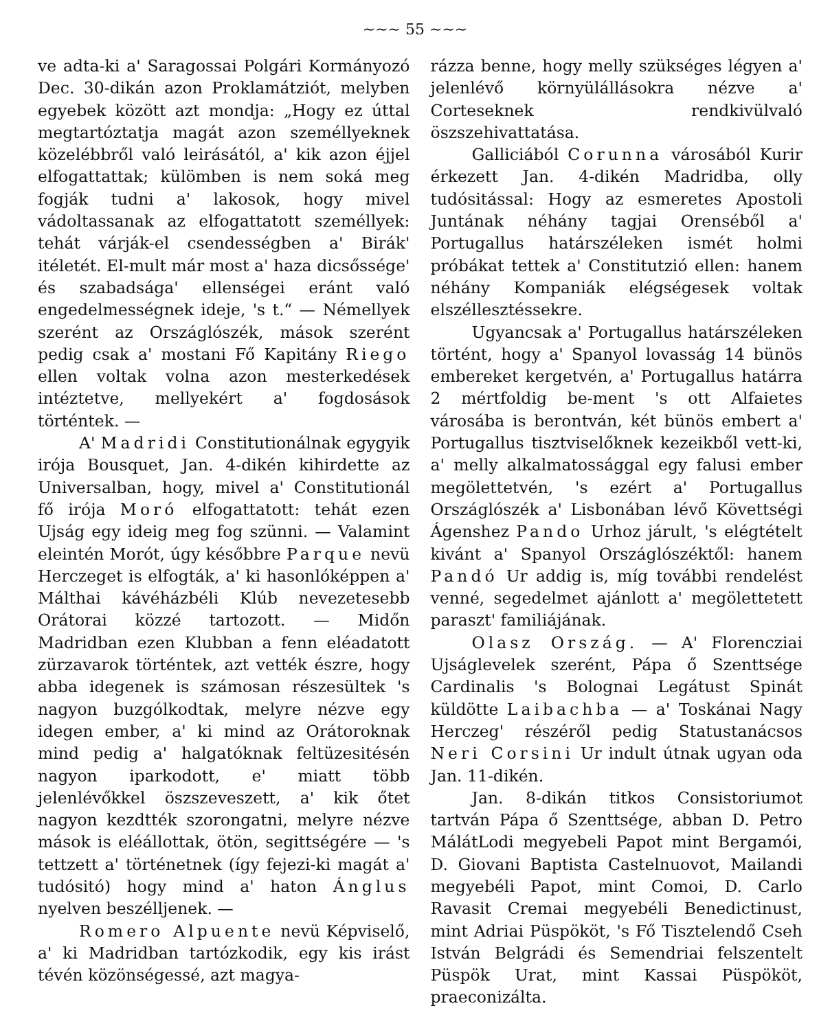~~~ 55 ~~~
ve adta-ki a' Saragossai Polgári Kormányozó Dec. 30-dikán azon Proklamátziót, melyben egyebek között azt mondja: „Hogy ez úttal megtartóztatja magát azon személlyeknek közelébbről való leirásától, a' kik azon éjjel elfogattattak; külömben is nem soká meg fogják tudni a' lakosok, hogy mivel vádoltassanak az elfogattatott személlyek: tehát várják-el csendességben a' Birák' itéletét. El-mult már most a' haza dicsőssége' és szabadsága' ellenségei eránt való engedelmességnek ideje, 's t.“ — Némellyek szerént az Országlószék, mások szerént pedig csak a' mostani Fő Kapitány Riego ellen voltak volna azon mesterkedések intéztetve, mellyekért a' fogdosások történtek. —
A' Madridi Constitutionálnak egygyik irója Bousquet, Jan. 4-dikén kihirdette az Universalban, hogy, mivel a' Constitutionál fő irója Moró elfogattatott: tehát ezen Ujság egy ideig meg fog szünni. — Valamint eleintén Morót, úgy későbbre Parque nevü Herczeget is elfogták, a' ki hasonlóképpen a' Málthai kávéházbéli Klúb nevezetesebb Orátorai közzé tartozott. — Midőn Madridban ezen Klubban a fenn eléadatott zürzavarok történtek, azt vették észre, hogy abba idegenek is számosan részesültek 's nagyon buzgólkodtak, melyre nézve egy idegen ember, a' ki mind az Orátoroknak mind pedig a' halgatóknak feltüzesitésén nagyon iparkodott, e' miatt több jelenlévőkkel öszszeveszett, a' kik őtet nagyon kezdtték szorongatni, melyre nézve mások is eléállottak, ötön, segittségére — 's tettzett a' történetnek (így fejezi-ki magát a' tudósitó) hogy mind a' haton Ánglus nyelven beszélljenek. —
Romero Alpuente nevü Képviselő, a' ki Madridban tartózkodik, egy kis irást tévén közönségessé, azt magya-
rázza benne, hogy melly szükséges légyen a' jelenlévő környülállásokra nézve a' Corteseknek rendkivülvaló öszszehivattatása.
Galliciából Corunna városából Kurir érkezett Jan. 4-dikén Madridba, olly tudósitással: Hogy az esmeretes Apostoli Juntának néhány tagjai Orenséből a' Portugallus határszéleken ismét holmi próbákat tettek a' Constitutzió ellen: hanem néhány Kompaniák elégségesek voltak elszéllesztéssekre.
Ugyancsak a' Portugallus határszéleken történt, hogy a' Spanyol lovasság 14 bünös embereket kergetvén, a' Portugallus határra 2 mértfoldig be-ment 's ott Alfaietes városába is berontván, két bünös embert a' Portugallus tisztviselőknek kezeikből vett-ki, a' melly alkalmatossággal egy falusi ember megölettetvén, 's ezért a' Portugallus Országlószék a' Lisbonában lévő Követtségi Ágenshez Pando Urhoz járult, 's elégtételt kivánt a' Spanyol Országlószéktől: hanem Pandó Ur addig is, míg további rendelést venné, segedelmet ajánlott a' megölettetett paraszt' familiájának.
Olasz Ország. — A' Florencziai Ujságlevelek szerént, Pápa ő Szenttsége Cardinalis 's Bolognai Legátust Spinát küldötte Laibachba — a' Toskánai Nagy Herczeg' részéről pedig Statustanácsos Neri Corsini Ur indult útnak ugyan oda Jan. 11-dikén.
Jan. 8-dikán titkos Consistoriumot tartván Pápa ő Szenttsége, abban D. Petro MálátLodi megyebeli Papot mint Bergamói, D. Giovani Baptista Castelnuovot, Mailandi megyebéli Papot, mint Comoi, D. Carlo Ravasit Cremai megyebéli Benedictinust, mint Adriai Püspököt, 's Fő Tisztelendő Cseh István Belgrádi és Semendriai felszentelt Püspök Urat, mint Kassai Püspököt, praeconizálta.